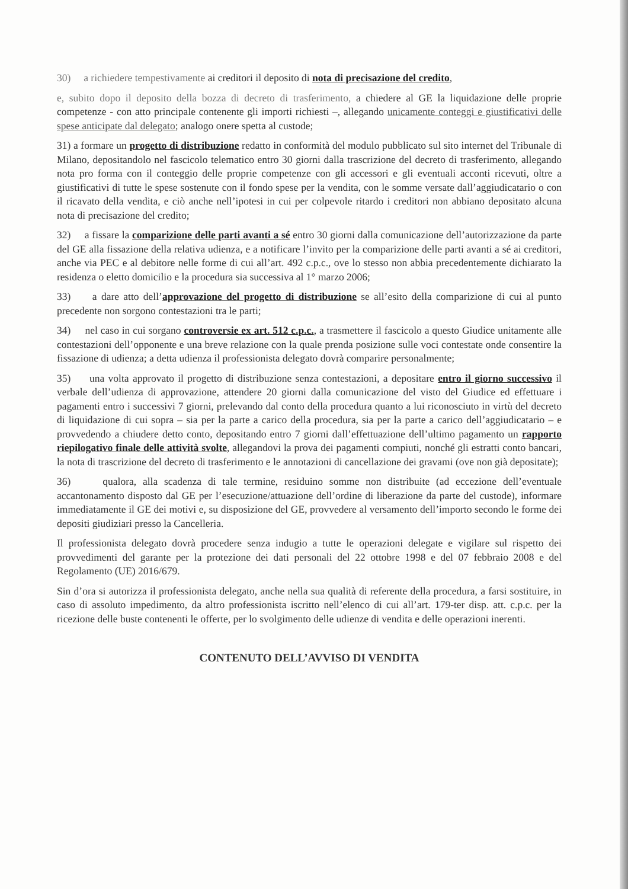30) a richiedere tempestivamente ai creditori il deposito di nota di precisazione del credito,
e, subito dopo il deposito della bozza di decreto di trasferimento, a chiedere al GE la liquidazione delle proprie competenze - con atto principale contenente gli importi richiesti –, allegando unicamente conteggi e giustificativi delle spese anticipate dal delegato; analogo onere spetta al custode;
31) a formare un progetto di distribuzione redatto in conformità del modulo pubblicato sul sito internet del Tribunale di Milano, depositandolo nel fascicolo telematico entro 30 giorni dalla trascrizione del decreto di trasferimento, allegando nota pro forma con il conteggio delle proprie competenze con gli accessori e gli eventuali acconti ricevuti, oltre a giustificativi di tutte le spese sostenute con il fondo spese per la vendita, con le somme versate dall’aggiudicatario o con il ricavato della vendita, e ciò anche nell’ipotesi in cui per colpevole ritardo i creditori non abbiano depositato alcuna nota di precisazione del credito;
32) a fissare la comparizione delle parti avanti a sé entro 30 giorni dalla comunicazione dell’autorizzazione da parte del GE alla fissazione della relativa udienza, e a notificare l’invito per la comparizione delle parti avanti a sé ai creditori, anche via PEC e al debitore nelle forme di cui all’art. 492 c.p.c., ove lo stesso non abbia precedentemente dichiarato la residenza o eletto domicilio e la procedura sia successiva al 1° marzo 2006;
33) a dare atto dell’approvazione del progetto di distribuzione se all’esito della comparizione di cui al punto precedente non sorgono contestazioni tra le parti;
34) nel caso in cui sorgano controversie ex art. 512 c.p.c., a trasmettere il fascicolo a questo Giudice unitamente alle contestazioni dell’opponente e una breve relazione con la quale prenda posizione sulle voci contestate onde consentire la fissazione di udienza; a detta udienza il professionista delegato dovrà comparire personalmente;
35) una volta approvato il progetto di distribuzione senza contestazioni, a depositare entro il giorno successivo il verbale dell’udienza di approvazione, attendere 20 giorni dalla comunicazione del visto del Giudice ed effettuare i pagamenti entro i successivi 7 giorni, prelevando dal conto della procedura quanto a lui riconosciuto in virtù del decreto di liquidazione di cui sopra – sia per la parte a carico della procedura, sia per la parte a carico dell’aggiudicatario – e provvedendo a chiudere detto conto, depositando entro 7 giorni dall’effettuazione dell’ultimo pagamento un rapporto riepilogativo finale delle attività svolte, allegandovi la prova dei pagamenti compiuti, nonché gli estratti conto bancari, la nota di trascrizione del decreto di trasferimento e le annotazioni di cancellazione dei gravami (ove non già depositate);
36) qualora, alla scadenza di tale termine, residuino somme non distribuite (ad eccezione dell’eventuale accantonamento disposto dal GE per l’esecuzione/attuazione dell’ordine di liberazione da parte del custode), informare immediatamente il GE dei motivi e, su disposizione del GE, provvedere al versamento dell’importo secondo le forme dei depositi giudiziari presso la Cancelleria.
Il professionista delegato dovrà procedere senza indugio a tutte le operazioni delegate e vigilare sul rispetto dei provvedimenti del garante per la protezione dei dati personali del 22 ottobre 1998 e del 07 febbraio 2008 e del Regolamento (UE) 2016/679.
Sin d’ora si autorizza il professionista delegato, anche nella sua qualità di referente della procedura, a farsi sostituire, in caso di assoluto impedimento, da altro professionista iscritto nell’elenco di cui all’art. 179-ter disp. att. c.p.c. per la ricezione delle buste contenenti le offerte, per lo svolgimento delle udienze di vendita e delle operazioni inerenti.
CONTENUTO DELL’AVVISO DI VENDITA